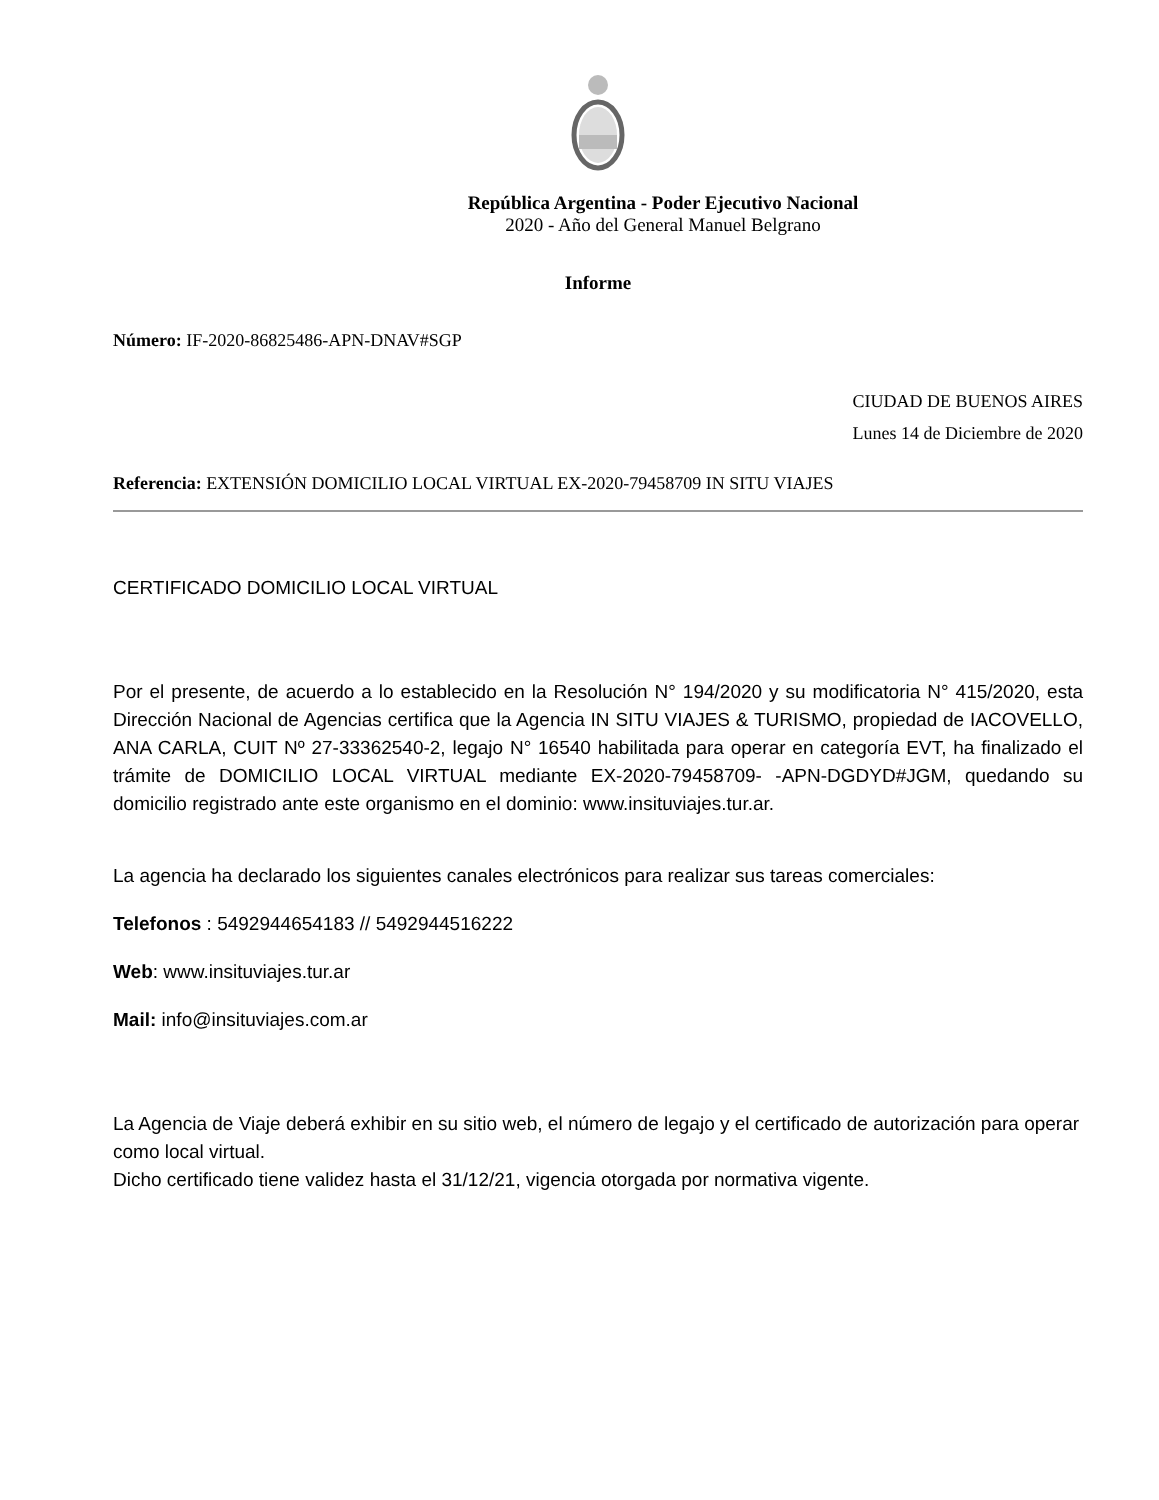República Argentina - Poder Ejecutivo Nacional
2020 - Año del General Manuel Belgrano
Informe
Número: IF-2020-86825486-APN-DNAV#SGP
CIUDAD DE BUENOS AIRES
Lunes 14 de Diciembre de 2020
Referencia: EXTENSIÓN DOMICILIO LOCAL VIRTUAL EX-2020-79458709 IN SITU VIAJES
CERTIFICADO DOMICILIO LOCAL VIRTUAL
Por el presente, de acuerdo a lo establecido en la Resolución N° 194/2020 y su modificatoria N° 415/2020, esta Dirección Nacional de Agencias certifica que la Agencia IN SITU VIAJES & TURISMO, propiedad de IACOVELLO, ANA CARLA, CUIT Nº 27-33362540-2, legajo N° 16540 habilitada para operar en categoría EVT, ha finalizado el trámite de DOMICILIO LOCAL VIRTUAL mediante EX-2020-79458709- -APN-DGDYD#JGM, quedando su domicilio registrado ante este organismo en el dominio: www.insituviajes.tur.ar.
La agencia ha declarado los siguientes canales electrónicos para realizar sus tareas comerciales:
Telefonos : 5492944654183 // 5492944516222
Web: www.insituviajes.tur.ar
Mail: info@insituviajes.com.ar
La Agencia de Viaje deberá exhibir en su sitio web, el número de legajo y el certificado de autorización para operar como local virtual.
Dicho certificado tiene validez hasta el 31/12/21, vigencia otorgada por normativa vigente.